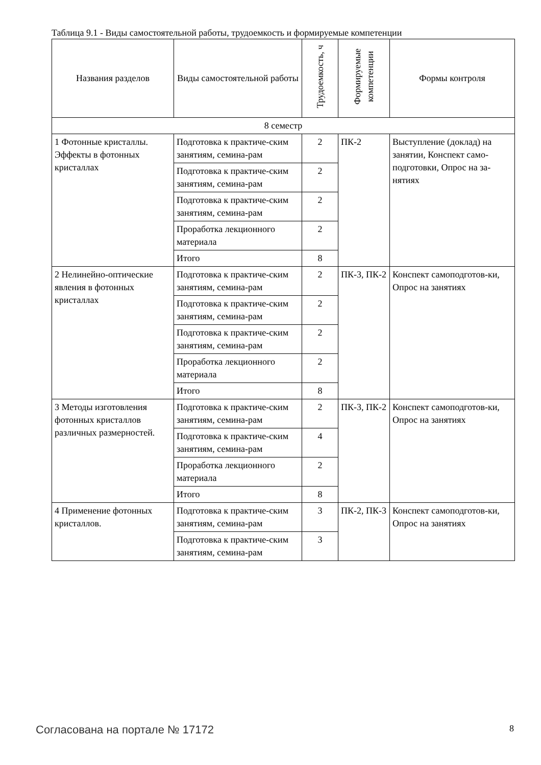Таблица 9.1 - Виды самостоятельной работы, трудоемкость и формируемые компетенции
| Названия разделов | Виды самостоятельной работы | Трудоемкость, ч | Формируемые компетенции | Формы контроля |
| --- | --- | --- | --- | --- |
| 8 семестр | | | | |
| 1 Фотонные кристаллы. Эффекты в фотонных кристаллах | Подготовка к практиче-ским занятиям, семина-рам | 2 | ПК-2 | Выступление (доклад) на занятии, Конспект само-подготовки, Опрос на за-нятиях |
| | Подготовка к практиче-ским занятиям, семина-рам | 2 | | |
| | Подготовка к практиче-ским занятиям, семина-рам | 2 | | |
| | Проработка лекционного материала | 2 | | |
| | Итого | 8 | | |
| 2 Нелинейно-оптические явления в фотонных кристаллах | Подготовка к практиче-ским занятиям, семина-рам | 2 | ПК-3, ПК-2 | Конспект самоподготов-ки, Опрос на занятиях |
| | Подготовка к практиче-ским занятиям, семина-рам | 2 | | |
| | Подготовка к практиче-ским занятиям, семина-рам | 2 | | |
| | Проработка лекционного материала | 2 | | |
| | Итого | 8 | | |
| 3 Методы изготовления фотонных кристаллов различных размерностей. | Подготовка к практиче-ским занятиям, семина-рам | 2 | ПК-3, ПК-2 | Конспект самоподготов-ки, Опрос на занятиях |
| | Подготовка к практиче-ским занятиям, семина-рам | 4 | | |
| | Проработка лекционного материала | 2 | | |
| | Итого | 8 | | |
| 4 Применение фотонных кристаллов. | Подготовка к практиче-ским занятиям, семина-рам | 3 | ПК-2, ПК-3 | Конспект самоподготов-ки, Опрос на занятиях |
| | Подготовка к практиче-ским занятиям, семина-рам | 3 | | |
Согласована на портале № 17172 8